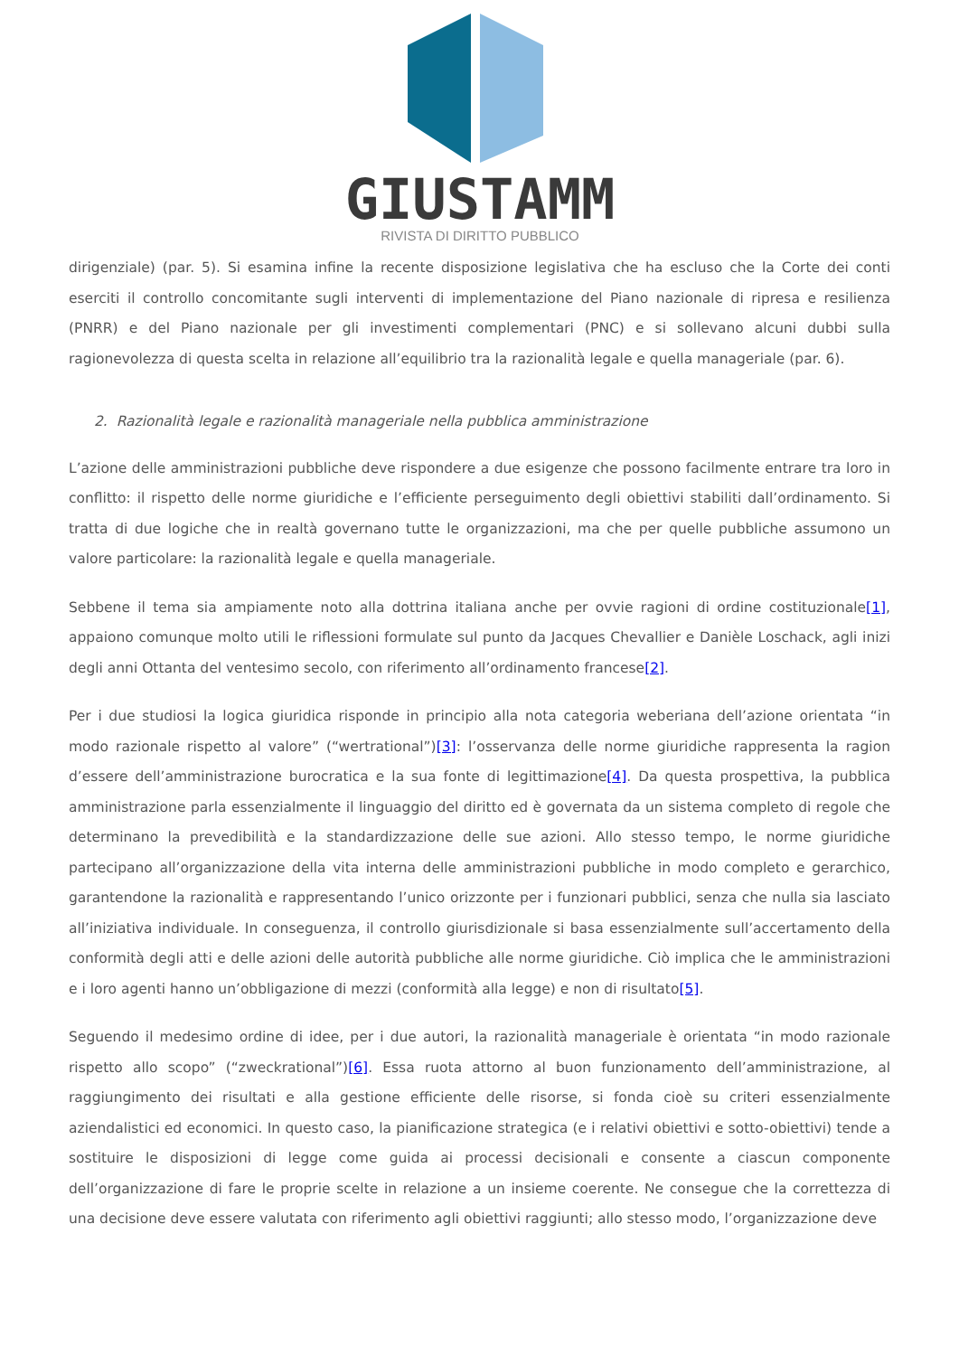GIUSTAMM
RIVISTA DI DIRITTO PUBBLICO
dirigenziale) (par. 5). Si esamina infine la recente disposizione legislativa che ha escluso che la Corte dei conti eserciti il controllo concomitante sugli interventi di implementazione del Piano nazionale di ripresa e resilienza (PNRR) e del Piano nazionale per gli investimenti complementari (PNC) e si sollevano alcuni dubbi sulla ragionevolezza di questa scelta in relazione all’equilibrio tra la razionalità legale e quella manageriale (par. 6).
2. Razionalità legale e razionalità manageriale nella pubblica amministrazione
L’azione delle amministrazioni pubbliche deve rispondere a due esigenze che possono facilmente entrare tra loro in conflitto: il rispetto delle norme giuridiche e l’efficiente perseguimento degli obiettivi stabiliti dall’ordinamento. Si tratta di due logiche che in realtà governano tutte le organizzazioni, ma che per quelle pubbliche assumono un valore particolare: la razionalità legale e quella manageriale.
Sebbene il tema sia ampiamente noto alla dottrina italiana anche per ovvie ragioni di ordine costituzionale[1], appaiono comunque molto utili le riflessioni formulate sul punto da Jacques Chevallier e Danièle Loschack, agli inizi degli anni Ottanta del ventesimo secolo, con riferimento all’ordinamento francese[2].
Per i due studiosi la logica giuridica risponde in principio alla nota categoria weberiana dell’azione orientata “in modo razionale rispetto al valore” (“wertrational”)[3]: l’osservanza delle norme giuridiche rappresenta la ragion d’essere dell’amministrazione burocratica e la sua fonte di legittimazione[4]. Da questa prospettiva, la pubblica amministrazione parla essenzialmente il linguaggio del diritto ed è governata da un sistema completo di regole che determinano la prevedibilità e la standardizzazione delle sue azioni. Allo stesso tempo, le norme giuridiche partecipano all’organizzazione della vita interna delle amministrazioni pubbliche in modo completo e gerarchico, garantendone la razionalità e rappresentando l’unico orizzonte per i funzionari pubblici, senza che nulla sia lasciato all’iniziativa individuale. In conseguenza, il controllo giurisdizionale si basa essenzialmente sull’accertamento della conformità degli atti e delle azioni delle autorità pubbliche alle norme giuridiche. Ciò implica che le amministrazioni e i loro agenti hanno un’obbligazione di mezzi (conformità alla legge) e non di risultato[5].
Seguendo il medesimo ordine di idee, per i due autori, la razionalità manageriale è orientata “in modo razionale rispetto allo scopo” (“zweckrational”)[6]. Essa ruota attorno al buon funzionamento dell’amministrazione, al raggiungimento dei risultati e alla gestione efficiente delle risorse, si fonda cioè su criteri essenzialmente aziendalistici ed economici. In questo caso, la pianificazione strategica (e i relativi obiettivi e sotto-obiettivi) tende a sostituire le disposizioni di legge come guida ai processi decisionali e consente a ciascun componente dell’organizzazione di fare le proprie scelte in relazione a un insieme coerente. Ne consegue che la correttezza di una decisione deve essere valutata con riferimento agli obiettivi raggiunti; allo stesso modo, l’organizzazione deve